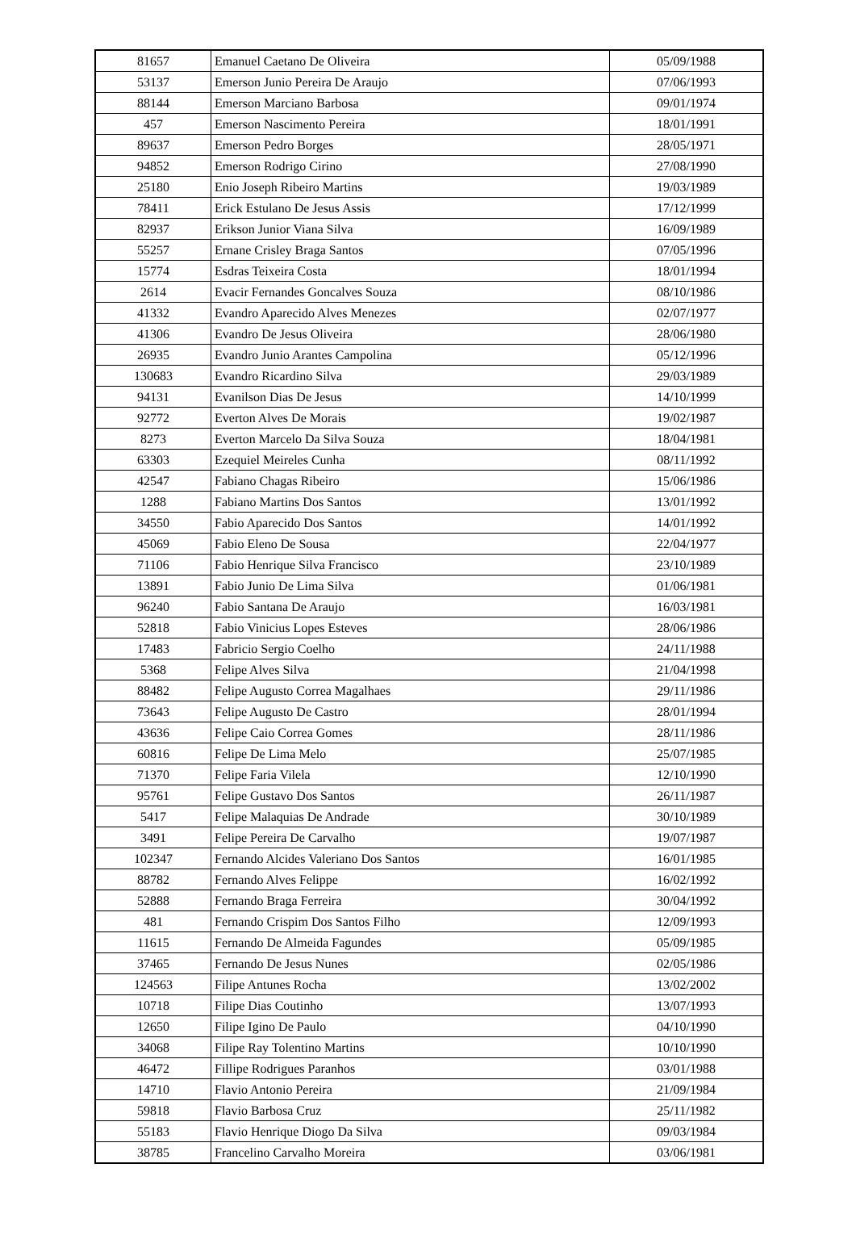| 81657 | Emanuel Caetano De Oliveira | 05/09/1988 |
| 53137 | Emerson Junio Pereira De Araujo | 07/06/1993 |
| 88144 | Emerson Marciano Barbosa | 09/01/1974 |
| 457 | Emerson Nascimento Pereira | 18/01/1991 |
| 89637 | Emerson Pedro Borges | 28/05/1971 |
| 94852 | Emerson Rodrigo Cirino | 27/08/1990 |
| 25180 | Enio Joseph Ribeiro Martins | 19/03/1989 |
| 78411 | Erick Estulano De Jesus Assis | 17/12/1999 |
| 82937 | Erikson Junior Viana Silva | 16/09/1989 |
| 55257 | Ernane Crisley Braga Santos | 07/05/1996 |
| 15774 | Esdras Teixeira Costa | 18/01/1994 |
| 2614 | Evacir Fernandes Goncalves Souza | 08/10/1986 |
| 41332 | Evandro Aparecido Alves Menezes | 02/07/1977 |
| 41306 | Evandro De Jesus Oliveira | 28/06/1980 |
| 26935 | Evandro Junio Arantes Campolina | 05/12/1996 |
| 130683 | Evandro Ricardino Silva | 29/03/1989 |
| 94131 | Evanilson Dias De Jesus | 14/10/1999 |
| 92772 | Everton Alves De Morais | 19/02/1987 |
| 8273 | Everton Marcelo Da Silva Souza | 18/04/1981 |
| 63303 | Ezequiel Meireles Cunha | 08/11/1992 |
| 42547 | Fabiano Chagas Ribeiro | 15/06/1986 |
| 1288 | Fabiano Martins Dos Santos | 13/01/1992 |
| 34550 | Fabio Aparecido Dos Santos | 14/01/1992 |
| 45069 | Fabio Eleno De Sousa | 22/04/1977 |
| 71106 | Fabio Henrique Silva Francisco | 23/10/1989 |
| 13891 | Fabio Junio De Lima Silva | 01/06/1981 |
| 96240 | Fabio Santana De Araujo | 16/03/1981 |
| 52818 | Fabio Vinicius Lopes Esteves | 28/06/1986 |
| 17483 | Fabricio Sergio Coelho | 24/11/1988 |
| 5368 | Felipe Alves Silva | 21/04/1998 |
| 88482 | Felipe Augusto Correa Magalhaes | 29/11/1986 |
| 73643 | Felipe Augusto De Castro | 28/01/1994 |
| 43636 | Felipe Caio Correa Gomes | 28/11/1986 |
| 60816 | Felipe De Lima Melo | 25/07/1985 |
| 71370 | Felipe Faria Vilela | 12/10/1990 |
| 95761 | Felipe Gustavo Dos Santos | 26/11/1987 |
| 5417 | Felipe Malaquias De Andrade | 30/10/1989 |
| 3491 | Felipe Pereira De Carvalho | 19/07/1987 |
| 102347 | Fernando Alcides Valeriano Dos Santos | 16/01/1985 |
| 88782 | Fernando Alves Felippe | 16/02/1992 |
| 52888 | Fernando Braga Ferreira | 30/04/1992 |
| 481 | Fernando Crispim Dos Santos Filho | 12/09/1993 |
| 11615 | Fernando De Almeida Fagundes | 05/09/1985 |
| 37465 | Fernando De Jesus Nunes | 02/05/1986 |
| 124563 | Filipe Antunes Rocha | 13/02/2002 |
| 10718 | Filipe Dias Coutinho | 13/07/1993 |
| 12650 | Filipe Igino De Paulo | 04/10/1990 |
| 34068 | Filipe Ray Tolentino Martins | 10/10/1990 |
| 46472 | Fillipe Rodrigues Paranhos | 03/01/1988 |
| 14710 | Flavio Antonio Pereira | 21/09/1984 |
| 59818 | Flavio Barbosa Cruz | 25/11/1982 |
| 55183 | Flavio Henrique Diogo Da Silva | 09/03/1984 |
| 38785 | Francelino Carvalho Moreira | 03/06/1981 |